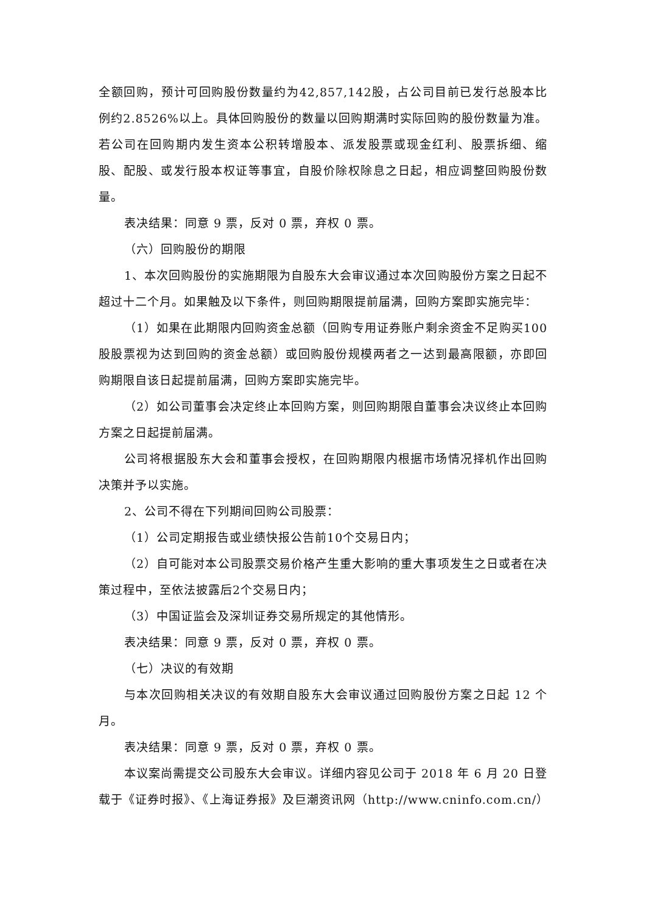全额回购，预计可回购股份数量约为42,857,142股，占公司目前已发行总股本比例约2.8526%以上。具体回购股份的数量以回购期满时实际回购的股份数量为准。若公司在回购期内发生资本公积转增股本、派发股票或现金红利、股票拆细、缩股、配股、或发行股本权证等事宜，自股价除权除息之日起，相应调整回购股份数量。
表决结果：同意 9 票，反对 0 票，弃权 0 票。
（六）回购股份的期限
1、本次回购股份的实施期限为自股东大会审议通过本次回购股份方案之日起不超过十二个月。如果触及以下条件，则回购期限提前届满，回购方案即实施完毕：
（1）如果在此期限内回购资金总额（回购专用证券账户剩余资金不足购买100股股票视为达到回购的资金总额）或回购股份规模两者之一达到最高限额，亦即回购期限自该日起提前届满，回购方案即实施完毕。
（2）如公司董事会决定终止本回购方案，则回购期限自董事会决议终止本回购方案之日起提前届满。
公司将根据股东大会和董事会授权，在回购期限内根据市场情况择机作出回购决策并予以实施。
2、公司不得在下列期间回购公司股票：
（1）公司定期报告或业绩快报公告前10个交易日内；
（2）自可能对本公司股票交易价格产生重大影响的重大事项发生之日或者在决策过程中，至依法披露后2个交易日内；
（3）中国证监会及深圳证券交易所规定的其他情形。
表决结果：同意 9 票，反对 0 票，弃权 0 票。
（七）决议的有效期
与本次回购相关决议的有效期自股东大会审议通过回购股份方案之日起 12 个月。
表决结果：同意 9 票，反对 0 票，弃权 0 票。
本议案尚需提交公司股东大会审议。详细内容见公司于 2018 年 6 月 20 日登载于《证券时报》、《上海证券报》及巨潮资讯网（http://www.cninfo.com.cn/）